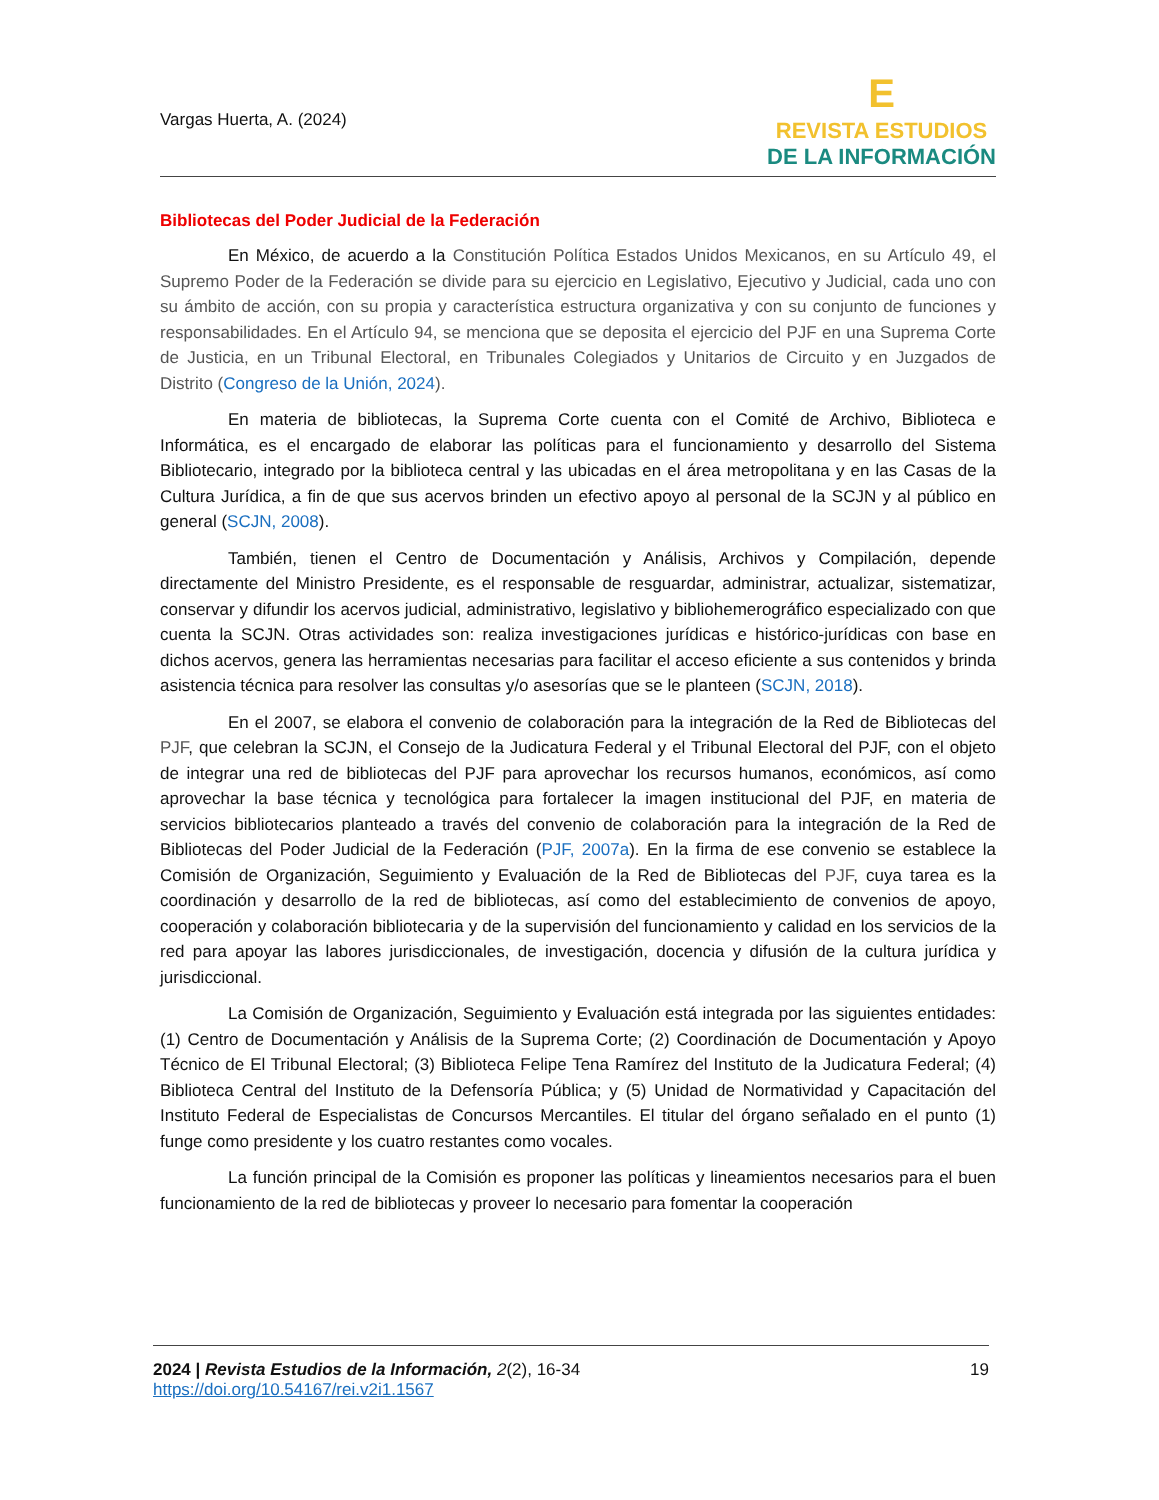Vargas Huerta, A. (2024)
E
REVISTA ESTUDIOS
DE LA INFORMACIÓN
Bibliotecas del Poder Judicial de la Federación
En México, de acuerdo a la Constitución Política Estados Unidos Mexicanos, en su Artículo 49, el Supremo Poder de la Federación se divide para su ejercicio en Legislativo, Ejecutivo y Judicial, cada uno con su ámbito de acción, con su propia y característica estructura organizativa y con su conjunto de funciones y responsabilidades. En el Artículo 94, se menciona que se deposita el ejercicio del PJF en una Suprema Corte de Justicia, en un Tribunal Electoral, en Tribunales Colegiados y Unitarios de Circuito y en Juzgados de Distrito (Congreso de la Unión, 2024).
En materia de bibliotecas, la Suprema Corte cuenta con el Comité de Archivo, Biblioteca e Informática, es el encargado de elaborar las políticas para el funcionamiento y desarrollo del Sistema Bibliotecario, integrado por la biblioteca central y las ubicadas en el área metropolitana y en las Casas de la Cultura Jurídica, a fin de que sus acervos brinden un efectivo apoyo al personal de la SCJN y al público en general (SCJN, 2008).
También, tienen el Centro de Documentación y Análisis, Archivos y Compilación, depende directamente del Ministro Presidente, es el responsable de resguardar, administrar, actualizar, sistematizar, conservar y difundir los acervos judicial, administrativo, legislativo y bibliohemerográfico especializado con que cuenta la SCJN. Otras actividades son: realiza investigaciones jurídicas e histórico-jurídicas con base en dichos acervos, genera las herramientas necesarias para facilitar el acceso eficiente a sus contenidos y brinda asistencia técnica para resolver las consultas y/o asesorías que se le planteen (SCJN, 2018).
En el 2007, se elabora el convenio de colaboración para la integración de la Red de Bibliotecas del PJF, que celebran la SCJN, el Consejo de la Judicatura Federal y el Tribunal Electoral del PJF, con el objeto de integrar una red de bibliotecas del PJF para aprovechar los recursos humanos, económicos, así como aprovechar la base técnica y tecnológica para fortalecer la imagen institucional del PJF, en materia de servicios bibliotecarios planteado a través del convenio de colaboración para la integración de la Red de Bibliotecas del Poder Judicial de la Federación (PJF, 2007a). En la firma de ese convenio se establece la Comisión de Organización, Seguimiento y Evaluación de la Red de Bibliotecas del PJF, cuya tarea es la coordinación y desarrollo de la red de bibliotecas, así como del establecimiento de convenios de apoyo, cooperación y colaboración bibliotecaria y de la supervisión del funcionamiento y calidad en los servicios de la red para apoyar las labores jurisdiccionales, de investigación, docencia y difusión de la cultura jurídica y jurisdiccional.
La Comisión de Organización, Seguimiento y Evaluación está integrada por las siguientes entidades: (1) Centro de Documentación y Análisis de la Suprema Corte; (2) Coordinación de Documentación y Apoyo Técnico de El Tribunal Electoral; (3) Biblioteca Felipe Tena Ramírez del Instituto de la Judicatura Federal; (4) Biblioteca Central del Instituto de la Defensoría Pública; y (5) Unidad de Normatividad y Capacitación del Instituto Federal de Especialistas de Concursos Mercantiles. El titular del órgano señalado en el punto (1) funge como presidente y los cuatro restantes como vocales.
La función principal de la Comisión es proponer las políticas y lineamientos necesarios para el buen funcionamiento de la red de bibliotecas y proveer lo necesario para fomentar la cooperación
2024 | Revista Estudios de la Información, 2(2), 16-34
https://doi.org/10.54167/rei.v2i1.1567
19